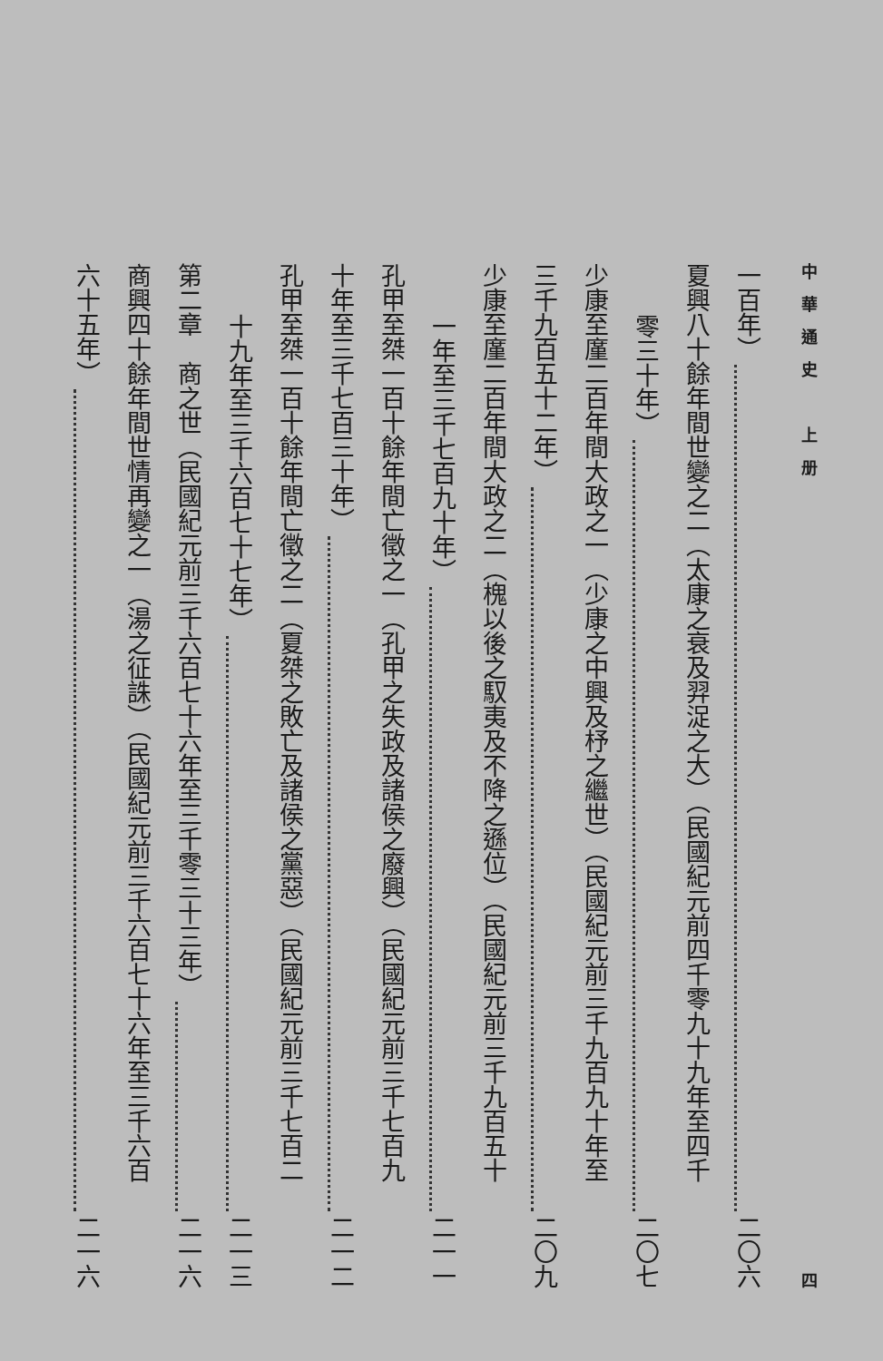中華通史　上册 四
一百年） 二〇六
夏興八十餘年間世變之二（太康之衰及羿浞之大）（民國紀元前四千零九十九年至四千
零三十年） 二〇七
少康至廑二百年間大政之一（少康之中興及杼之繼世）（民國紀元前三千九百九十年至
三千九百五十二年） 二〇九
少康至廑二百年間大政之二（槐以後之馭夷及不降之遜位）（民國紀元前三千九百五十
一年至三千七百九十年） 二一一
孔甲至桀一百十餘年間亡徵之一（孔甲之失政及諸侯之廢興）（民國紀元前三千七百九
十年至三千七百三十年） 二一二
孔甲至桀一百十餘年間亡徵之二（夏桀之敗亡及諸侯之黨惡）（民國紀元前三千七百二
十九年至三千六百七十七年） 二一三
第二章　商之世（民國紀元前三千六百七十六年至三千零三十三年） 二一六
商興四十餘年間世情再變之一（湯之征誅）（民國紀元前三千六百七十六年至三千六百
六十五年） 二一六